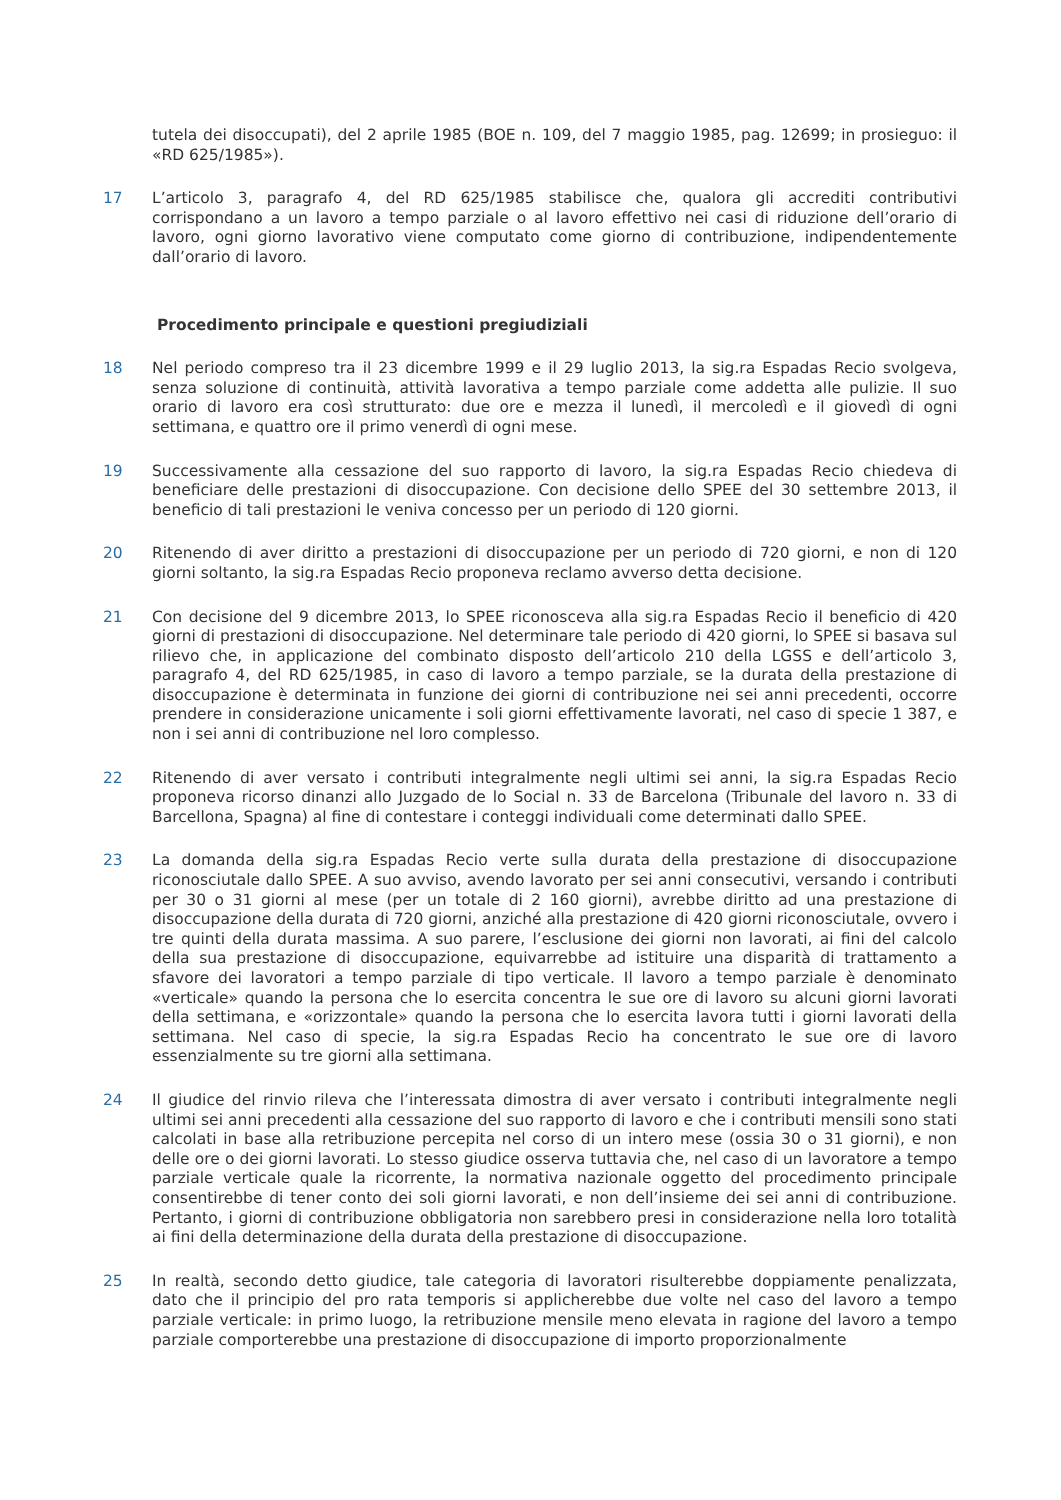tutela dei disoccupati), del 2 aprile 1985 (BOE n. 109, del 7 maggio 1985, pag. 12699; in prosieguo: il «RD 625/1985»).
17 L’articolo 3, paragrafo 4, del RD 625/1985 stabilisce che, qualora gli accrediti contributivi corrispondano a un lavoro a tempo parziale o al lavoro effettivo nei casi di riduzione dell’orario di lavoro, ogni giorno lavorativo viene computato come giorno di contribuzione, indipendentemente dall’orario di lavoro.
Procedimento principale e questioni pregiudiziali
18 Nel periodo compreso tra il 23 dicembre 1999 e il 29 luglio 2013, la sig.ra Espadas Recio svolgeva, senza soluzione di continuità, attività lavorativa a tempo parziale come addetta alle pulizie. Il suo orario di lavoro era così strutturato: due ore e mezza il lunedì, il mercoledì e il giovedì di ogni settimana, e quattro ore il primo venerdì di ogni mese.
19 Successivamente alla cessazione del suo rapporto di lavoro, la sig.ra Espadas Recio chiedeva di beneficiare delle prestazioni di disoccupazione. Con decisione dello SPEE del 30 settembre 2013, il beneficio di tali prestazioni le veniva concesso per un periodo di 120 giorni.
20 Ritenendo di aver diritto a prestazioni di disoccupazione per un periodo di 720 giorni, e non di 120 giorni soltanto, la sig.ra Espadas Recio proponeva reclamo avverso detta decisione.
21 Con decisione del 9 dicembre 2013, lo SPEE riconosceva alla sig.ra Espadas Recio il beneficio di 420 giorni di prestazioni di disoccupazione. Nel determinare tale periodo di 420 giorni, lo SPEE si basava sul rilievo che, in applicazione del combinato disposto dell’articolo 210 della LGSS e dell’articolo 3, paragrafo 4, del RD 625/1985, in caso di lavoro a tempo parziale, se la durata della prestazione di disoccupazione è determinata in funzione dei giorni di contribuzione nei sei anni precedenti, occorre prendere in considerazione unicamente i soli giorni effettivamente lavorati, nel caso di specie 1 387, e non i sei anni di contribuzione nel loro complesso.
22 Ritenendo di aver versato i contributi integralmente negli ultimi sei anni, la sig.ra Espadas Recio proponeva ricorso dinanzi allo Juzgado de lo Social n. 33 de Barcelona (Tribunale del lavoro n. 33 di Barcellona, Spagna) al fine di contestare i conteggi individuali come determinati dallo SPEE.
23 La domanda della sig.ra Espadas Recio verte sulla durata della prestazione di disoccupazione riconosciutale dallo SPEE. A suo avviso, avendo lavorato per sei anni consecutivi, versando i contributi per 30 o 31 giorni al mese (per un totale di 2 160 giorni), avrebbe diritto ad una prestazione di disoccupazione della durata di 720 giorni, anziché alla prestazione di 420 giorni riconosciutale, ovvero i tre quinti della durata massima. A suo parere, l’esclusione dei giorni non lavorati, ai fini del calcolo della sua prestazione di disoccupazione, equivarrebbe ad istituire una disparità di trattamento a sfavore dei lavoratori a tempo parziale di tipo verticale. Il lavoro a tempo parziale è denominato «verticale» quando la persona che lo esercita concentra le sue ore di lavoro su alcuni giorni lavorati della settimana, e «orizzontale» quando la persona che lo esercita lavora tutti i giorni lavorati della settimana. Nel caso di specie, la sig.ra Espadas Recio ha concentrato le sue ore di lavoro essenzialmente su tre giorni alla settimana.
24 Il giudice del rinvio rileva che l’interessata dimostra di aver versato i contributi integralmente negli ultimi sei anni precedenti alla cessazione del suo rapporto di lavoro e che i contributi mensili sono stati calcolati in base alla retribuzione percepita nel corso di un intero mese (ossia 30 o 31 giorni), e non delle ore o dei giorni lavorati. Lo stesso giudice osserva tuttavia che, nel caso di un lavoratore a tempo parziale verticale quale la ricorrente, la normativa nazionale oggetto del procedimento principale consentirebbe di tener conto dei soli giorni lavorati, e non dell’insieme dei sei anni di contribuzione. Pertanto, i giorni di contribuzione obbligatoria non sarebbero presi in considerazione nella loro totalità ai fini della determinazione della durata della prestazione di disoccupazione.
25 In realtà, secondo detto giudice, tale categoria di lavoratori risulterebbe doppiamente penalizzata, dato che il principio del pro rata temporis si applicherebbe due volte nel caso del lavoro a tempo parziale verticale: in primo luogo, la retribuzione mensile meno elevata in ragione del lavoro a tempo parziale comporterebbe una prestazione di disoccupazione di importo proporzionalmente